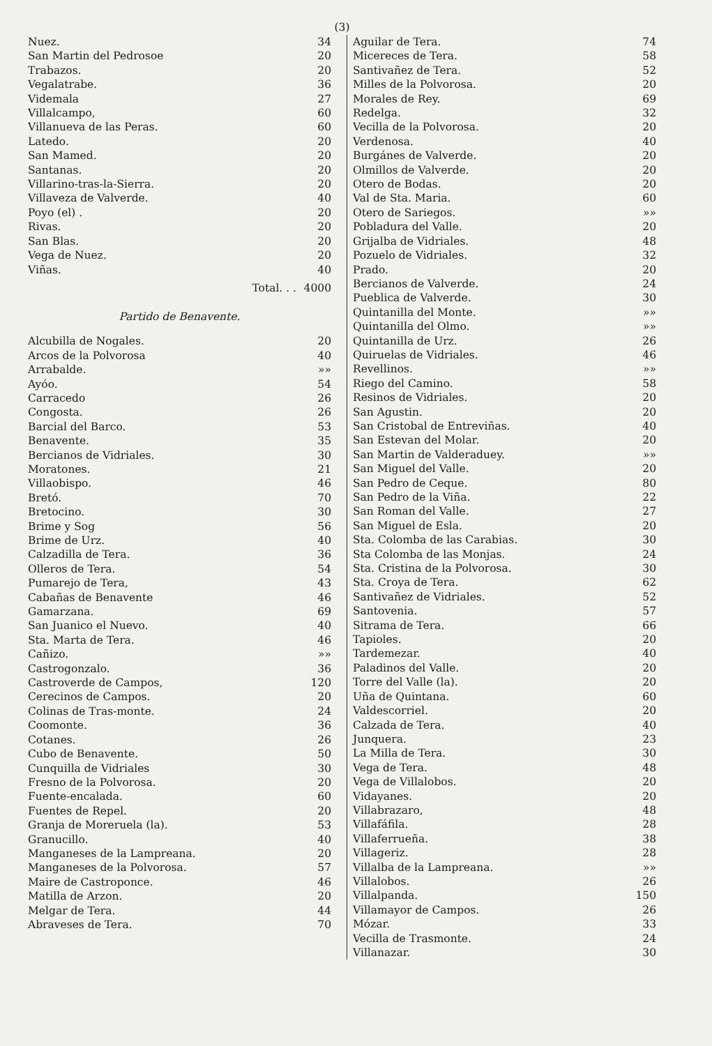(3)
| Nuez. | 34 |
| San Martin del Pedrosoe | 20 |
| Trabazos. | 20 |
| Vegalatrabe. | 36 |
| Videmala | 27 |
| Villalcampo, | 60 |
| Villanueva de las Peras. | 60 |
| Latedo. | 20 |
| San Mamed. | 20 |
| Santanas. | 20 |
| Villarino-tras-la-Sierra. | 20 |
| Villaveza de Valverde. | 40 |
| Poyo (el) . | 20 |
| Rivas. | 20 |
| San Blas. | 20 |
| Vega de Nuez. | 20 |
| Viñas. | 40 |
| Total. . . | 4000 |
Partido de Benavente.
| Alcubilla de Nogales. | 20 |
| Arcos de la Polvorosa | 40 |
| Arrabalde. | »» |
| Ayóo. | 54 |
| Carracedo | 26 |
| Congosta. | 26 |
| Barcial del Barco. | 53 |
| Benavente. | 35 |
| Bercianos de Vidriales. | 30 |
| Moratones. | 21 |
| Villaobispo. | 46 |
| Bretó. | 70 |
| Bretocino. | 30 |
| Brime y Sog | 56 |
| Brime de Urz. | 40 |
| Calzadilla de Tera. | 36 |
| Olleros de Tera. | 54 |
| Pumarejo de Tera, | 43 |
| Cabañas de Benavente | 46 |
| Gamarzana. | 69 |
| San Juanico el Nuevo. | 40 |
| Sta. Marta de Tera. | 46 |
| Cañizo. | »» |
| Castrogonzalo. | 36 |
| Castroverde de Campos, | 120 |
| Cerecinos de Campos. | 20 |
| Colinas de Tras-monte. | 24 |
| Coomonte. | 36 |
| Cotanes. | 26 |
| Cubo de Benavente. | 50 |
| Cunquilla de Vidriales | 30 |
| Fresno de la Polvorosa. | 20 |
| Fuente-encalada. | 60 |
| Fuentes de Repel. | 20 |
| Granja de Moreruela (la). | 53 |
| Granucillo. | 40 |
| Manganeses de la Lampreana. | 20 |
| Manganeses de la Polvorosa. | 57 |
| Maire de Castroponce. | 46 |
| Matilla de Arzon. | 20 |
| Melgar de Tera. | 44 |
| Abraveses de Tera. | 70 |
| Aguilar de Tera. | 74 |
| Micereces de Tera. | 58 |
| Santivañez de Tera. | 52 |
| Milles de la Polvorosa. | 20 |
| Morales de Rey. | 69 |
| Redelga. | 32 |
| Vecilla de la Polvorosa. | 20 |
| Verdenosa. | 40 |
| Burgánes de Valverde. | 20 |
| Olmillos de Valverde. | 20 |
| Otero de Bodas. | 20 |
| Val de Sta. Maria. | 60 |
| Otero de Sariegos. | »» |
| Pobladura del Valle. | 20 |
| Grijalba de Vidriales. | 48 |
| Pozuelo de Vidriales. | 32 |
| Prado. | 20 |
| Bercianos de Valverde. | 24 |
| Pueblica de Valverde. | 30 |
| Quintanilla del Monte. | »» |
| Quintanilla del Olmo. | »» |
| Quintanilla de Urz. | 26 |
| Quiruelas de Vidriales. | 46 |
| Revellinos. | »» |
| Riego del Camino. | 58 |
| Resinos de Vidriales. | 20 |
| San Agustin. | 20 |
| San Cristobal de Entreviñas. | 40 |
| San Estevan del Molar. | 20 |
| San Martin de Valderaduey. | »» |
| San Miguel del Valle. | 20 |
| San Pedro de Ceque. | 80 |
| San Pedro de la Viña. | 22 |
| San Roman del Valle. | 27 |
| San Miguel de Esla. | 20 |
| Sta. Colomba de las Carabias. | 30 |
| Sta Colomba de las Monjas. | 24 |
| Sta. Cristina de la Polvorosa. | 30 |
| Sta. Croya de Tera. | 62 |
| Santivañez de Vidriales. | 52 |
| Santovenia. | 57 |
| Sitrama de Tera. | 66 |
| Tapioles. | 20 |
| Tardemezar. | 40 |
| Paladinos del Valle. | 20 |
| Torre del Valle (la). | 20 |
| Uña de Quintana. | 60 |
| Valdescorriel. | 20 |
| Calzada de Tera. | 40 |
| Junquera. | 23 |
| La Milla de Tera. | 30 |
| Vega de Tera. | 48 |
| Vega de Villalobos. | 20 |
| Vidayanes. | 20 |
| Villabrazaro, | 48 |
| Villafáfila. | 28 |
| Villaferrueña. | 38 |
| Villageriz. | 28 |
| Villalba de la Lampreana. | »» |
| Villalobos. | 26 |
| Villalpanda. | 150 |
| Villamayor de Campos. | 26 |
| Mózar. | 33 |
| Vecilla de Trasmonte. | 24 |
| Villanazar. | 30 |